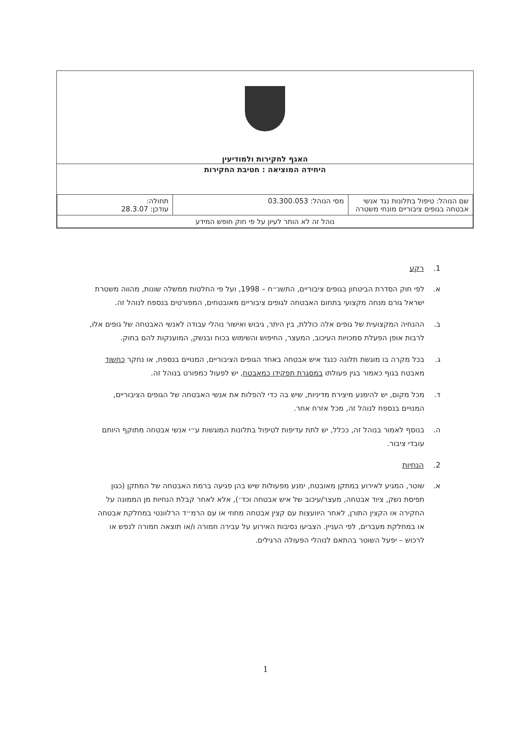האגף לחקירות ולמודיעין
היחידה המוציאה : חטיבת החקירות
| שם הנוהל: טיפול בתלונות נגד אנשי אבטחה בגופים ציבוריים מונחי משטרה | מסי הנוהל: 03.300.053 | תחולה: עודכן: 28.3.07 |
| נוהל זה לא הותר לעיון על פי חוק חופש המידע | | |
1. רקע
א. לפי חוק הסדרת הביטחון בגופים ציבוריים, התשנ״ח – 1998, ועל פי החלטות ממשלה שונות, מהווה משטרת ישראל גורם מנחה מקצועי בתחום האבטחה לגופים ציבוריים מאובטחים, המפורטים בנספח לנוהל זה.
ב. ההנחיה המקצועית של גופים אלה כוללת, בין היתר, גיבוש ואישור נוהלי עבודה לאנשי האבטחה של גופים אלו, לרבות אופן הפעלת סמכויות העיכוב, המעצר, החיפוש והשימוש בכוח ובנשק, המוענקות להם בחוק.
ג. בכל מקרה בו מוגשת תלונה כנגד איש אבטחה באחד הגופים הציבוריים, המנויים בנספח, או נחקר כחשוד מאבטח בגוף כאמור בגין פעולתו במסגרת תפקידו כמאבטח, יש לפעול כמפורט בנוהל זה.
ד. מכל מקום, יש להימנע מיצירת מדיניות, שיש בה כדי להפלות את אנשי האבטחה של הגופים הציבוריים, המנויים בנספח לנוהל זה, מכל אזרח אחר.
ה. בנוסף לאמור בנוהל זה, ככלל, יש לתת עדיפות לטיפול בתלונות המוגשות ע״י אנשי אבטחה מתוקף היותם עובדי ציבור.
2. הנחיות
א. שוטר, המגיע לאירוע במתקן מאובטח, ימנע מפעולות שיש בהן פגיעה ברמת האבטחה של המתקן (כגון תפיסת נשק, ציוד אבטחה, מעצר/עיכוב של איש אבטחה וכד׳), אלא לאחר קבלת הנחיות מן הממונה על החקירה או הקצין התורן, לאחר היוועצות עם קצין אבטחה מחוזי או עם הרמ״ד הרלוונטי במחלקת אבטחה או במחלקת מעברים, לפי העניין. הצביעו נסיבות האירוע על עבירה חמורה ו/או תוצאה חמורה לנפש או לרכוש – יפעל השוטר בהתאם לנוהלי הפעולה הרגילים.
1